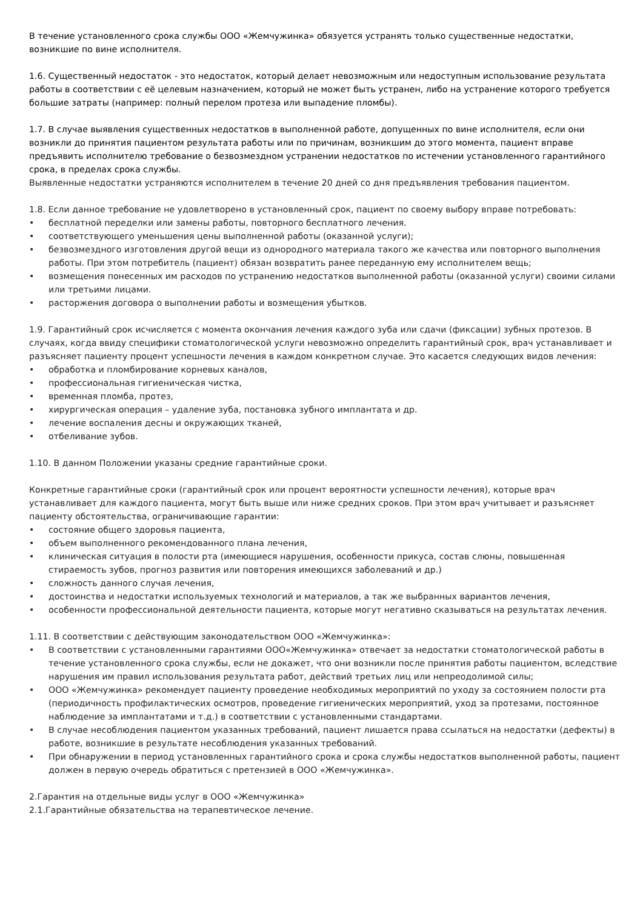В течение установленного срока службы ООО «Жемчужинка» обязуется устранять только существенные недостатки, возникшие по вине исполнителя.
1.6. Существенный недостаток - это недостаток, который делает невозможным или недоступным использование результата работы в соответствии с её целевым назначением, который не может быть устранен, либо на устранение которого требуется большие затраты (например: полный перелом протеза или выпадение пломбы).
1.7. В случае выявления существенных недостатков в выполненной работе, допущенных по вине исполнителя, если они возникли до принятия пациентом результата работы или по причинам, возникшим до этого момента, пациент вправе предъявить исполнителю требование о безвозмездном устранении недостатков по истечении установленного гарантийного срока, в пределах срока службы.
Выявленные недостатки устраняются исполнителем в течение 20 дней со дня предъявления требования пациентом.
1.8. Если данное требование не удовлетворено в установленный срок, пациент по своему выбору вправе потребовать:
• бесплатной переделки или замены работы, повторного бесплатного лечения.
• соответствующего уменьшения цены выполненной работы (оказанной услуги);
• безвозмездного изготовления другой вещи из однородного материала такого же качества или повторного выполнения работы. При этом потребитель (пациент) обязан возвратить ранее переданную ему исполнителем вещь;
• возмещения понесенных им расходов по устранению недостатков выполненной работы (оказанной услуги) своими силами или третьими лицами.
• расторжения договора о выполнении работы и возмещения убытков.
1.9. Гарантийный срок исчисляется с момента окончания лечения каждого зуба или сдачи (фиксации) зубных протезов. В случаях, когда ввиду специфики стоматологической услуги невозможно определить гарантийный срок, врач устанавливает и разъясняет пациенту процент успешности лечения в каждом конкретном случае. Это касается следующих видов лечения:
• обработка и пломбирование корневых каналов,
• профессиональная гигиеническая чистка,
• временная пломба, протез,
• хирургическая операция – удаление зуба, постановка зубного имплантата и др.
• лечение воспаления десны и окружающих тканей,
• отбеливание зубов.
1.10. В данном Положении указаны средние гарантийные сроки.
Конкретные гарантийные сроки (гарантийный срок или процент вероятности успешности лечения), которые врач устанавливает для каждого пациента, могут быть выше или ниже средних сроков. При этом врач учитывает и разъясняет пациенту обстоятельства, ограничивающие гарантии:
• состояние общего здоровья пациента,
• объем выполненного рекомендованного плана лечения,
• клиническая ситуация в полости рта (имеющиеся нарушения, особенности прикуса, состав слюны, повышенная стираемость зубов, прогноз развития или повторения имеющихся заболеваний и др.)
• сложность данного случая лечения,
• достоинства и недостатки используемых технологий и материалов, а так же выбранных вариантов лечения,
• особенности профессиональной деятельности пациента, которые могут негативно сказываться на результатах лечения.
1.11. В соответствии с действующим законодательством ООО «Жемчужинка»:
• В соответствии с установленными гарантиями ООО«Жемчужинка» отвечает за недостатки стоматологической работы в течение установленного срока службы, если не докажет, что они возникли после принятия работы пациентом, вследствие нарушения им правил использования результата работ, действий третьих лиц или непреодолимой силы;
• ООО «Жемчужинка» рекомендует пациенту проведение необходимых мероприятий по уходу за состоянием полости рта (периодичность профилактических осмотров, проведение гигиенических мероприятий, уход за протезами, постоянное наблюдение за имплантатами и т.д.) в соответствии с установленными стандартами.
• В случае несоблюдения пациентом указанных требований, пациент лишается права ссылаться на недостатки (дефекты) в работе, возникшие в результате несоблюдения указанных требований.
• При обнаружении в период установленных гарантийного срока и срока службы недостатков выполненной работы, пациент должен в первую очередь обратиться с претензией в ООО «Жемчужинка».
2.Гарантия на отдельные виды услуг в ООО «Жемчужинка»
2.1.Гарантийные обязательства на терапевтическое лечение.